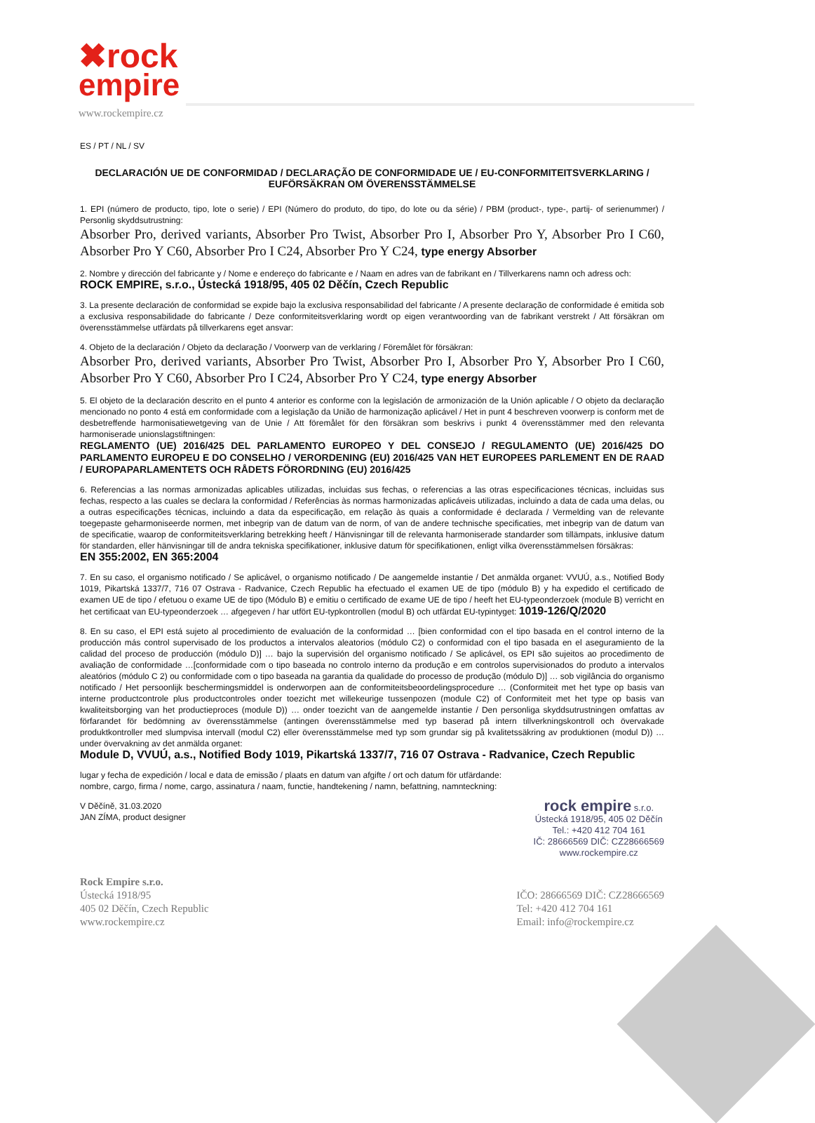✖rock
empire
www.rockempire.cz
ES / PT / NL / SV
DECLARACIÓN UE DE CONFORMIDAD / DECLARAÇÃO DE CONFORMIDADE UE / EU-CONFORMITEITSVERKLARING / EUFÖRSÄKRAN OM ÖVERENSSTÄMMELSE
1. EPI (número de producto, tipo, lote o serie) / EPI (Número do produto, do tipo, do lote ou da série) / PBM (product-, type-, partij- of serienummer) / Personlig skyddsutrustning:
Absorber Pro, derived variants, Absorber Pro Twist, Absorber Pro I, Absorber Pro Y, Absorber Pro I C60, Absorber Pro Y C60, Absorber Pro I C24, Absorber Pro Y C24, type energy Absorber
2. Nombre y dirección del fabricante y / Nome e endereço do fabricante e / Naam en adres van de fabrikant en / Tillverkarens namn och adress och:
ROCK EMPIRE, s.r.o., Ústecká 1918/95, 405 02 Děčín, Czech Republic
3. La presente declaración de conformidad se expide bajo la exclusiva responsabilidad del fabricante / A presente declaração de conformidade é emitida sob a exclusiva responsabilidade do fabricante / Deze conformiteitsverklaring wordt op eigen verantwoording van de fabrikant verstrekt / Att försäkran om överensstämmelse utfärdats på tillverkarens eget ansvar:
4. Objeto de la declaración / Objeto da declaração / Voorwerp van de verklaring / Föremålet för försäkran:
Absorber Pro, derived variants, Absorber Pro Twist, Absorber Pro I, Absorber Pro Y, Absorber Pro I C60, Absorber Pro Y C60, Absorber Pro I C24, Absorber Pro Y C24, type energy Absorber
5. El objeto de la declaración descrito en el punto 4 anterior es conforme con la legislación de armonización de la Unión aplicable / O objeto da declaração mencionado no ponto 4 está em conformidade com a legislação da União de harmonização aplicável / Het in punt 4 beschreven voorwerp is conform met de desbetreffende harmonisatiewetgeving van de Unie / Att föremålet för den försäkran som beskrivs i punkt 4 överensstämmer med den relevanta harmoniserade unionslagstiftningen:
REGLAMENTO (UE) 2016/425 DEL PARLAMENTO EUROPEO Y DEL CONSEJO / REGULAMENTO (UE) 2016/425 DO PARLAMENTO EUROPEU E DO CONSELHO / VERORDENING (EU) 2016/425 VAN HET EUROPEES PARLEMENT EN DE RAAD / EUROPAPARLAMENTETS OCH RÅDETS FÖRORDNING (EU) 2016/425
6. Referencias a las normas armonizadas aplicables utilizadas, incluidas sus fechas, o referencias a las otras especificaciones técnicas, incluidas sus fechas, respecto a las cuales se declara la conformidad / Referências às normas harmonizadas aplicáveis utilizadas, incluindo a data de cada uma delas, ou a outras especificações técnicas, incluindo a data da especificação, em relação às quais a conformidade é declarada / Vermelding van de relevante toegepaste geharmoniseerde normen, met inbegrip van de datum van de norm, of van de andere technische specificaties, met inbegrip van de datum van de specificatie, waarop de conformiteitsverklaring betrekking heeft / Hänvisningar till de relevanta harmoniserade standarder som tillämpats, inklusive datum för standarden, eller hänvisningar till de andra tekniska specifikationer, inklusive datum för specifikationen, enligt vilka överensstämmelsen försäkras:
EN 355:2002, EN 365:2004
7. En su caso, el organismo notificado / Se aplicável, o organismo notificado / De aangemelde instantie / Det anmälda organet: VVUÚ, a.s., Notified Body 1019, Pikartská 1337/7, 716 07 Ostrava - Radvanice, Czech Republic ha efectuado el examen UE de tipo (módulo B) y ha expedido el certificado de examen UE de tipo / efetuou o exame UE de tipo (Módulo B) e emitiu o certificado de exame UE de tipo / heeft het EU-typeonderzoek (module B) verricht en het certificaat van EU-typeonderzoek … afgegeven / har utfört EU-typkontrollen (modul B) och utfärdat EU-typintyget: 1019-126/Q/2020
8. En su caso, el EPI está sujeto al procedimiento de evaluación de la conformidad … [bien conformidad con el tipo basada en el control interno de la producción más control supervisado de los productos a intervalos aleatorios (módulo C2) o conformidad con el tipo basada en el aseguramiento de la calidad del proceso de producción (módulo D)] … bajo la supervisión del organismo notificado / Se aplicável, os EPI são sujeitos ao procedimento de avaliação de conformidade …[conformidade com o tipo baseada no controlo interno da produção e em controlos supervisionados do produto a intervalos aleatórios (módulo C 2) ou conformidade com o tipo baseada na garantia da qualidade do processo de produção (módulo D)] … sob vigilância do organismo notificado / Het persoonlijk beschermingsmiddel is onderworpen aan de conformiteitsbeoordelingsprocedure … (Conformiteit met het type op basis van interne productcontrole plus productcontroles onder toezicht met willekeurige tussenpozen (module C2) of Conformiteit met het type op basis van kwaliteitsborging van het productieproces (module D)) … onder toezicht van de aangemelde instantie / Den personliga skyddsutrustningen omfattas av förfarandet för bedömning av överensstämmelse (antingen överensstämmelse med typ baserad på intern tillverkningskontroll och övervakade produktkontroller med slumpvisa intervall (modul C2) eller överensstämmelse med typ som grundar sig på kvalitetssäkring av produktionen (modul D)) … under övervakning av det anmälda organet:
Module D, VVUÚ, a.s., Notified Body 1019, Pikartská 1337/7, 716 07 Ostrava - Radvanice, Czech Republic
lugar y fecha de expedición / local e data de emissão / plaats en datum van afgifte / ort och datum för utfärdande:
nombre, cargo, firma / nome, cargo, assinatura / naam, functie, handtekening / namn, befattning, namnteckning:
V Děčíně, 31.03.2020
JAN ZÍMA, product designer
rock empire s.r.o.
Ústecká 1918/95, 405 02 Děčín
Tel.: +420 412 704 161
IČ: 28666569 DIČ: CZ28666569
www.rockempire.cz
Rock Empire s.r.o.
Ústecká 1918/95
405 02 Děčín, Czech Republic
www.rockempire.cz
IČO: 28666569 DIČ: CZ28666569
Tel: +420 412 704 161
Email: info@rockempire.cz